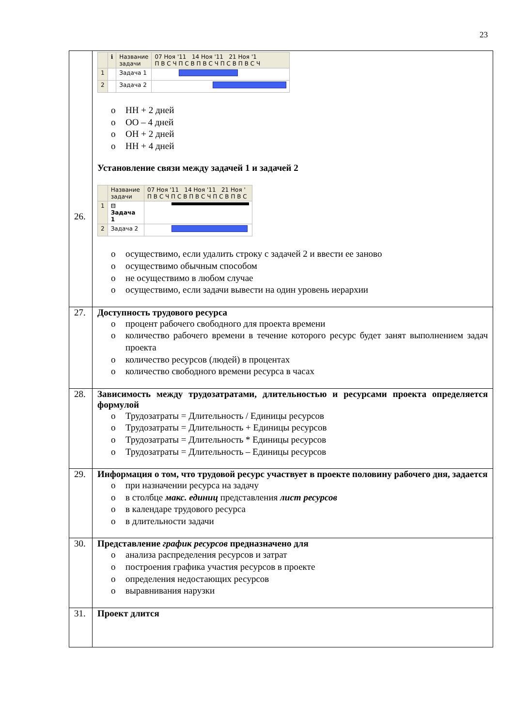23
| 26. | / / ℹ / Название задачи / 07 Ноя '11 14 Ноя '11 21 Ноя '1 П В С Ч П С В П В С Ч П С В П В С Ч / / 1 / / Задача 1 / / / 2 / / Задача 2 / / o НН + 2 дней o ОО – 4 дней o ОН + 2 дней o НН + 4 дней Установление связи между задачей 1 и задачей 2 / / Название задачи / 07 Ноя '11 14 Ноя '11 21 Ноя ' П В С Ч П С В П В С Ч П С В П В С / / 1 / ⊟ Задача 1 / / / 2 / Задача 2 / / o осуществимо, если удалить строку с задачей 2 и ввести ее заново o осуществимо обычным способом o не осуществимо в любом случае o осуществимо, если задачи вывести на один уровень иерархии |
| 27. | Доступность трудового ресурса o процент рабочего свободного для проекта времени o количество рабочего времени в течение которого ресурс будет занят выполнением задач проекта o количество ресурсов (людей) в процентах o количество свободного времени ресурса в часах |
| 28. | Зависимость между трудозатратами, длительностью и ресурсами проекта определяется формулой o Трудозатраты = Длительность / Единицы ресурсов o Трудозатраты = Длительность + Единицы ресурсов o Трудозатраты = Длительность * Единицы ресурсов o Трудозатраты = Длительность – Единицы ресурсов |
| 29. | Информация о том, что трудовой ресурс участвует в проекте половину рабочего дня, задается o при назначении ресурса на задачу o в столбце макс. единиц представления лист ресурсов o в календаре трудового ресурса o в длительности задачи |
| 30. | Представление график ресурсов предназначено для o анализа распределения ресурсов и затрат o построения графика участия ресурсов в проекте o определения недостающих ресурсов o выравнивания нарузки |
| 31. | Проект длится |